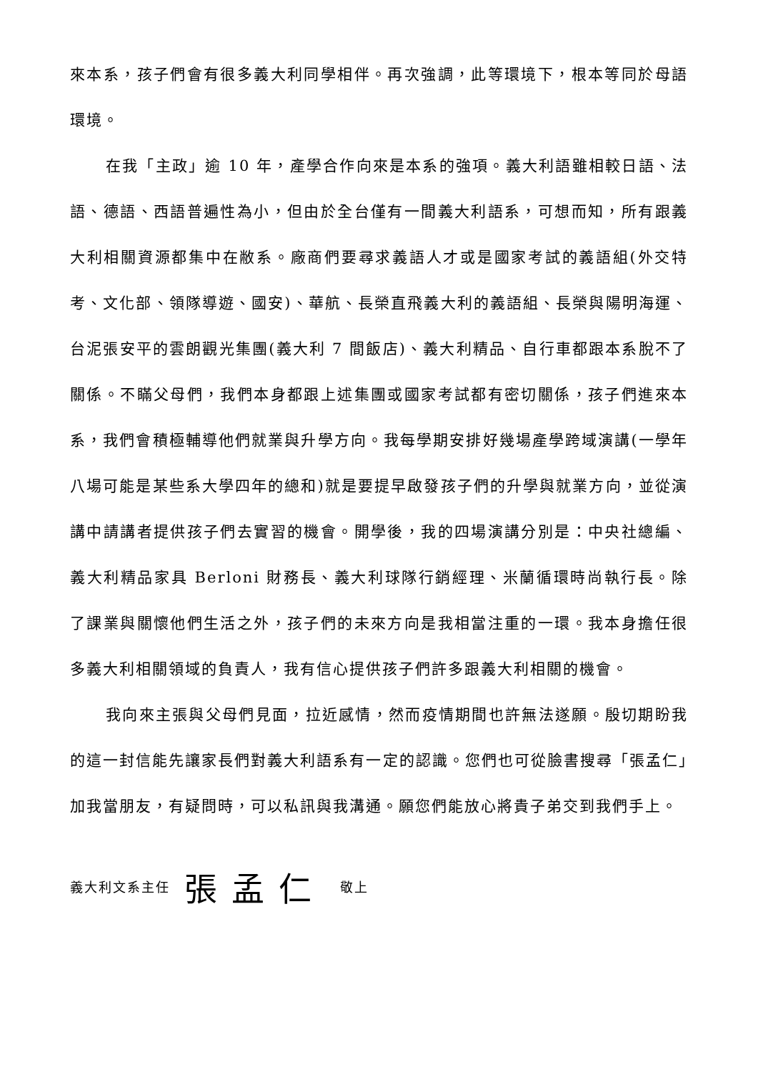來本系，孩子們會有很多義大利同學相伴。再次強調，此等環境下，根本等同於母語環境。
在我「主政」逾 10 年，產學合作向來是本系的強項。義大利語雖相較日語、法語、德語、西語普遍性為小，但由於全台僅有一間義大利語系，可想而知，所有跟義大利相關資源都集中在敝系。廠商們要尋求義語人才或是國家考試的義語組(外交特考、文化部、領隊導遊、國安)、華航、長榮直飛義大利的義語組、長榮與陽明海運、台泥張安平的雲朗觀光集團(義大利 7 間飯店)、義大利精品、自行車都跟本系脫不了關係。不瞞父母們，我們本身都跟上述集團或國家考試都有密切關係，孩子們進來本系，我們會積極輔導他們就業與升學方向。我每學期安排好幾場產學跨域演講(一學年八場可能是某些系大學四年的總和)就是要提早啟發孩子們的升學與就業方向，並從演講中請講者提供孩子們去實習的機會。開學後，我的四場演講分別是：中央社總編、義大利精品家具 Berloni 財務長、義大利球隊行銷經理、米蘭循環時尚執行長。除了課業與關懷他們生活之外，孩子們的未來方向是我相當注重的一環。我本身擔任很多義大利相關領域的負責人，我有信心提供孩子們許多跟義大利相關的機會。
我向來主張與父母們見面，拉近感情，然而疫情期間也許無法遂願。殷切期盼我的這一封信能先讓家長們對義大利語系有一定的認識。您們也可從臉書搜尋「張孟仁」加我當朋友，有疑問時，可以私訊與我溝通。願您們能放心將貴子弟交到我們手上。
義大利文系主任 張孟仁 敬上